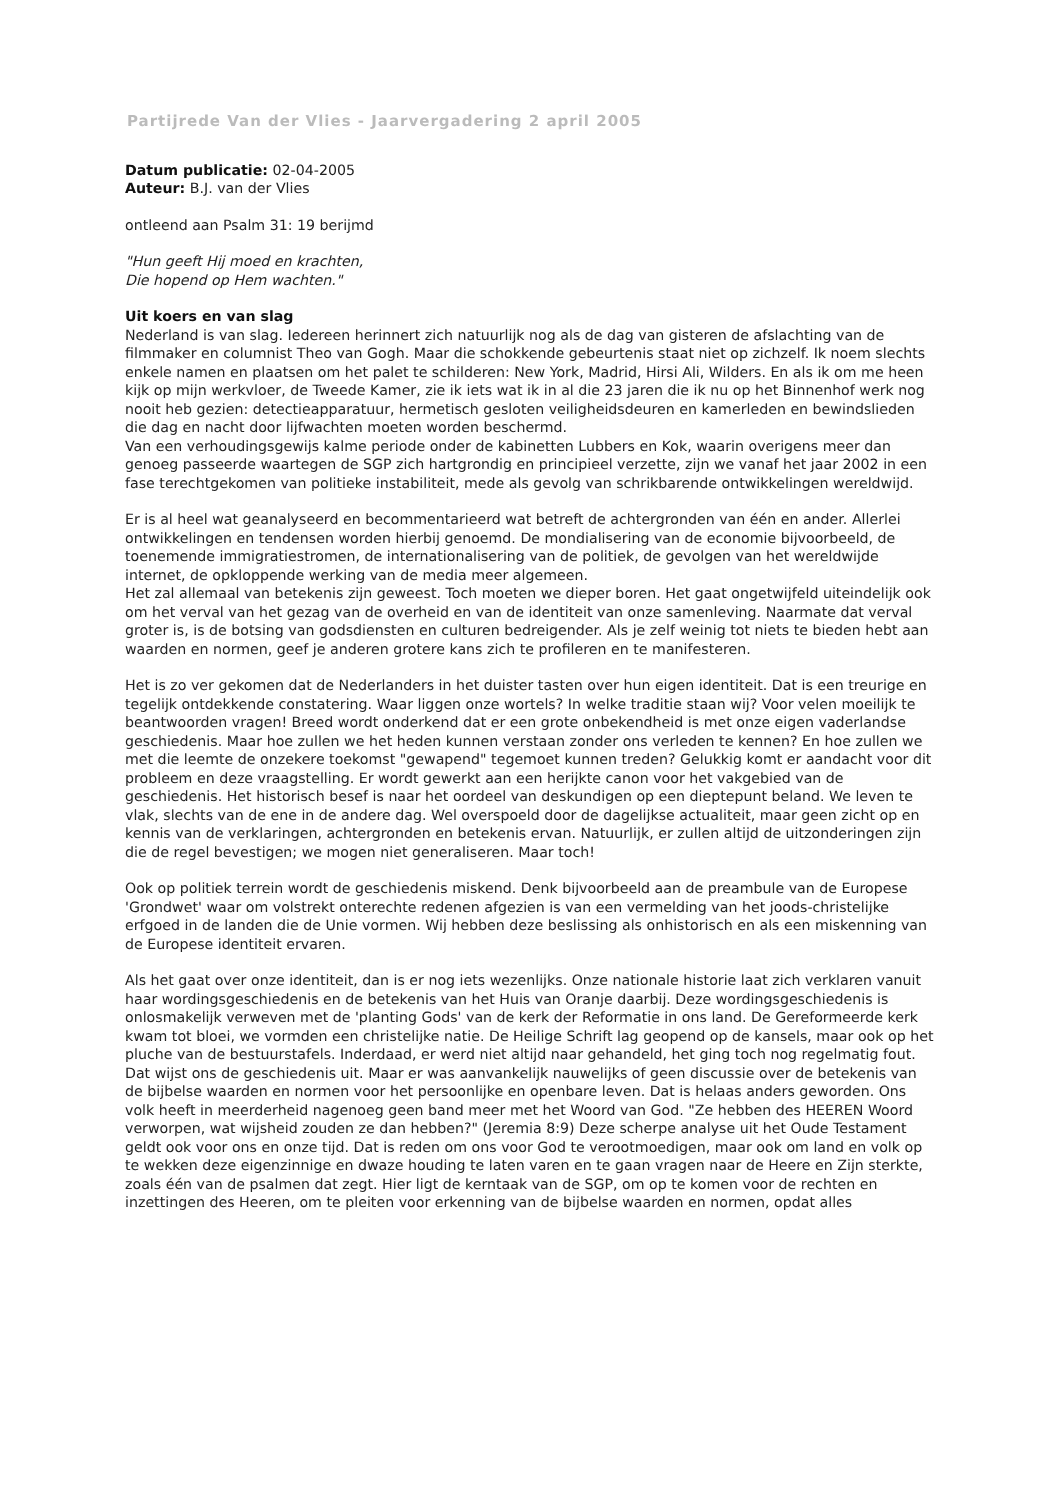Partijrede Van der Vlies - Jaarvergadering 2 april 2005
Datum publicatie: 02-04-2005
Auteur: B.J. van der Vlies
ontleend aan Psalm 31: 19 berijmd
"Hun geeft Hij moed en krachten,
Die hopend op Hem wachten."
Uit koers en van slag
Nederland is van slag. Iedereen herinnert zich natuurlijk nog als de dag van gisteren de afslachting van de filmmaker en columnist Theo van Gogh. Maar die schokkende gebeurtenis staat niet op zichzelf. Ik noem slechts enkele namen en plaatsen om het palet te schilderen: New York, Madrid, Hirsi Ali, Wilders. En als ik om me heen kijk op mijn werkvloer, de Tweede Kamer, zie ik iets wat ik in al die 23 jaren die ik nu op het Binnenhof werk nog nooit heb gezien: detectieapparatuur, hermetisch gesloten veiligheidsdeuren en kamerleden en bewindslieden die dag en nacht door lijfwachten moeten worden beschermd.
Van een verhoudingsgewijs kalme periode onder de kabinetten Lubbers en Kok, waarin overigens meer dan genoeg passeerde waartegen de SGP zich hartgrondig en principieel verzette, zijn we vanaf het jaar 2002 in een fase terechtgekomen van politieke instabiliteit, mede als gevolg van schrikbarende ontwikkelingen wereldwijd.
Er is al heel wat geanalyseerd en becommentarieerd wat betreft de achtergronden van één en ander. Allerlei ontwikkelingen en tendensen worden hierbij genoemd. De mondialisering van de economie bijvoorbeeld, de toenemende immigratiestromen, de internationalisering van de politiek, de gevolgen van het wereldwijde internet, de opkloppende werking van de media meer algemeen.
Het zal allemaal van betekenis zijn geweest. Toch moeten we dieper boren. Het gaat ongetwijfeld uiteindelijk ook om het verval van het gezag van de overheid en van de identiteit van onze samenleving. Naarmate dat verval groter is, is de botsing van godsdiensten en culturen bedreigender. Als je zelf weinig tot niets te bieden hebt aan waarden en normen, geef je anderen grotere kans zich te profileren en te manifesteren.
Het is zo ver gekomen dat de Nederlanders in het duister tasten over hun eigen identiteit. Dat is een treurige en tegelijk ontdekkende constatering. Waar liggen onze wortels? In welke traditie staan wij? Voor velen moeilijk te beantwoorden vragen! Breed wordt onderkend dat er een grote onbekendheid is met onze eigen vaderlandse geschiedenis. Maar hoe zullen we het heden kunnen verstaan zonder ons verleden te kennen? En hoe zullen we met die leemte de onzekere toekomst "gewapend" tegemoet kunnen treden? Gelukkig komt er aandacht voor dit probleem en deze vraagstelling. Er wordt gewerkt aan een herijkte canon voor het vakgebied van de geschiedenis. Het historisch besef is naar het oordeel van deskundigen op een dieptepunt beland. We leven te vlak, slechts van de ene in de andere dag. Wel overspoeld door de dagelijkse actualiteit, maar geen zicht op en kennis van de verklaringen, achtergronden en betekenis ervan. Natuurlijk, er zullen altijd de uitzonderingen zijn die de regel bevestigen; we mogen niet generaliseren. Maar toch!
Ook op politiek terrein wordt de geschiedenis miskend. Denk bijvoorbeeld aan de preambule van de Europese 'Grondwet' waar om volstrekt onterechte redenen afgezien is van een vermelding van het joods-christelijke erfgoed in de landen die de Unie vormen. Wij hebben deze beslissing als onhistorisch en als een miskenning van de Europese identiteit ervaren.
Als het gaat over onze identiteit, dan is er nog iets wezenlijks. Onze nationale historie laat zich verklaren vanuit haar wordingsgeschiedenis en de betekenis van het Huis van Oranje daarbij. Deze wordingsgeschiedenis is onlosmakelijk verweven met de 'planting Gods' van de kerk der Reformatie in ons land. De Gereformeerde kerk kwam tot bloei, we vormden een christelijke natie. De Heilige Schrift lag geopend op de kansels, maar ook op het pluche van de bestuurstafels. Inderdaad, er werd niet altijd naar gehandeld, het ging toch nog regelmatig fout. Dat wijst ons de geschiedenis uit. Maar er was aanvankelijk nauwelijks of geen discussie over de betekenis van de bijbelse waarden en normen voor het persoonlijke en openbare leven. Dat is helaas anders geworden. Ons volk heeft in meerderheid nagenoeg geen band meer met het Woord van God. "Ze hebben des HEEREN Woord verworpen, wat wijsheid zouden ze dan hebben?" (Jeremia 8:9) Deze scherpe analyse uit het Oude Testament geldt ook voor ons en onze tijd. Dat is reden om ons voor God te verootmoedigen, maar ook om land en volk op te wekken deze eigenzinnige en dwaze houding te laten varen en te gaan vragen naar de Heere en Zijn sterkte, zoals één van de psalmen dat zegt. Hier ligt de kerntaak van de SGP, om op te komen voor de rechten en inzettingen des Heeren, om te pleiten voor erkenning van de bijbelse waarden en normen, opdat alles